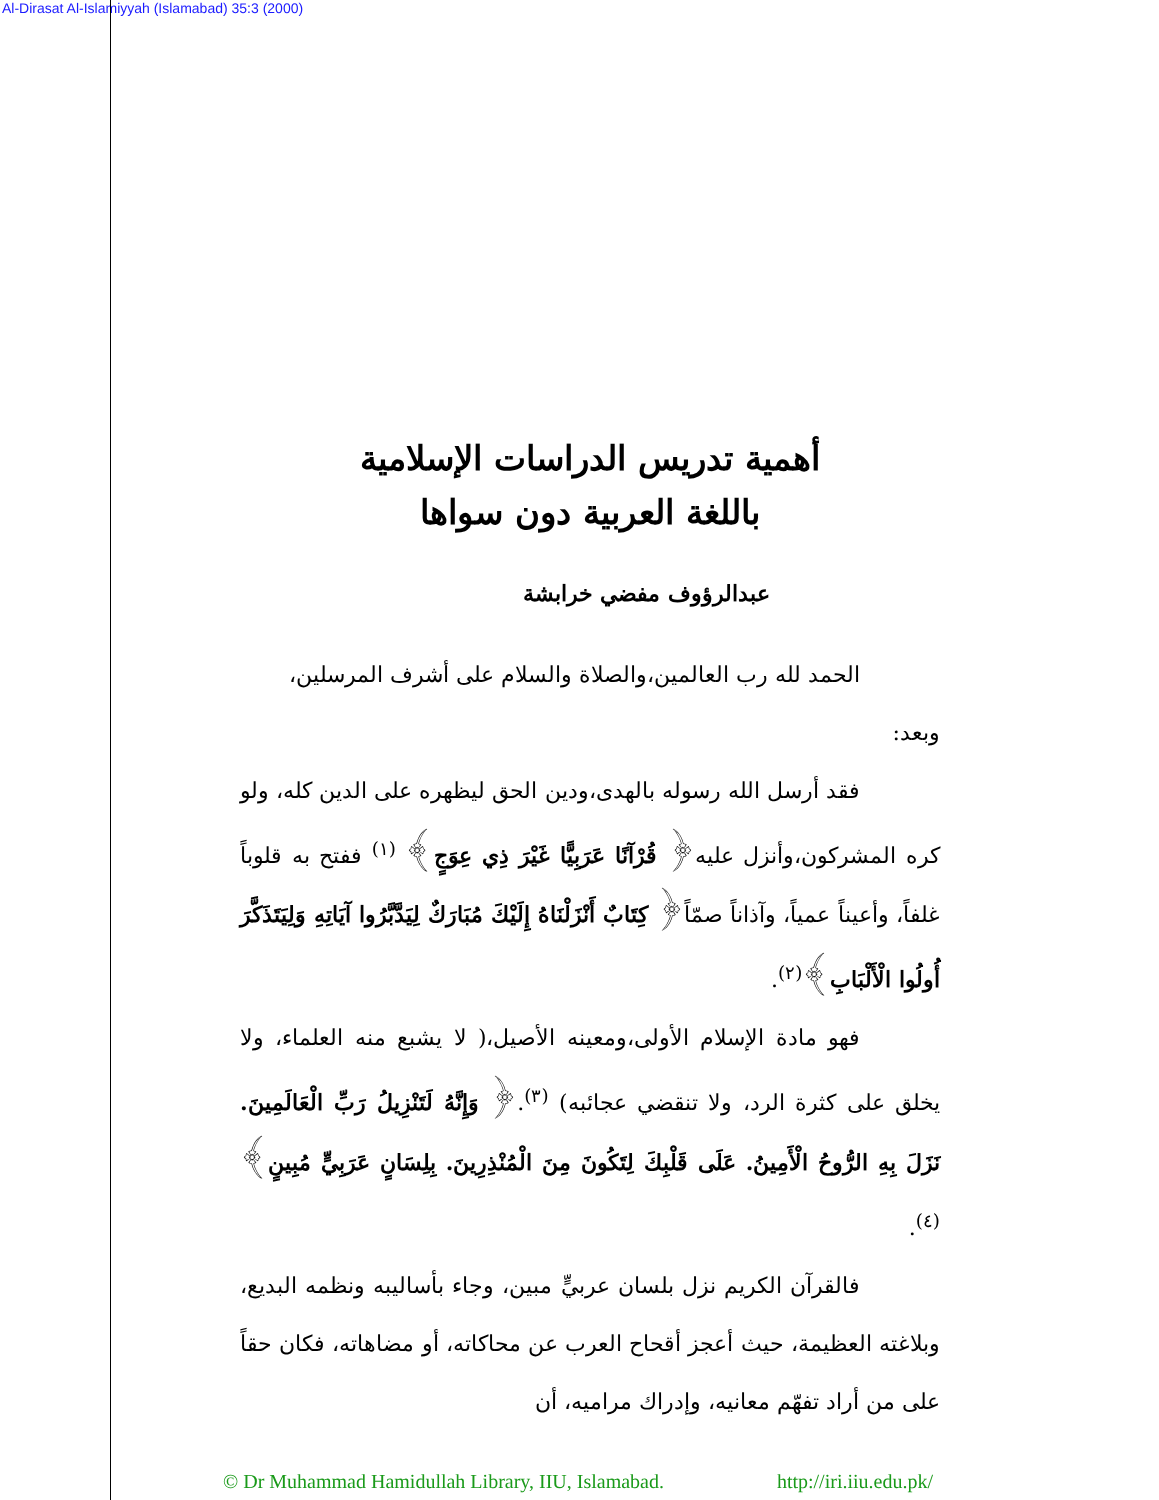Al-Dirasat Al-Islamiyyah (Islamabad) 35:3 (2000)
أهمية تدريس الدراسات الإسلامية
باللغة العربية دون سواها
عبدالرؤوف مفضي خرابشة
الحمد لله رب العالمين،والصلاة والسلام على أشرف المرسلين،
وبعد:
فقد أرسل الله رسوله بالهدى،ودين الحق ليظهره على الدين كله، ولو كره المشركون،وأنزل عليه﴿ قُرْآنًا عَرَبِيًّا غَيْرَ ذِي عِوَجٍ﴾ <sup>(١)</sup> ففتح به قلوباً غلفاً، وأعيناً عمياً، وآذاناً صمّاً﴿ كِتَابٌ أَنْزَلْنَاهُ إِلَيْكَ مُبَارَكٌ لِيَدَّبَّرُوا آيَاتِهِ وَلِيَتَذَكَّرَ أُولُوا الْأَلْبَابِ﴾<sup>(٢)</sup>.
فهو مادة الإسلام الأولى،ومعينه الأصيل،( لا يشبع منه العلماء، ولا يخلق على كثرة الرد، ولا تنقضي عجائبه) <sup>(٣)</sup>.﴿ وَإِنَّهُ لَتَنْزِيلُ رَبِّ الْعَالَمِينَ. نَزَلَ بِهِ الرُّوحُ الْأَمِينُ. عَلَى قَلْبِكَ لِتَكُونَ مِنَ الْمُنْذِرِينَ. بِلِسَانٍ عَرَبِيٍّ مُبِينٍ﴾<sup>(٤)</sup>.
فالقرآن الكريم نزل بلسان عربيٍّ مبين، وجاء بأساليبه ونظمه البديع، وبلاغته العظيمة، حيث أعجز أقحاح العرب عن محاكاته، أو مضاهاته، فكان حقاً على من أراد تفهّم معانيه، وإدراك مراميه، أن
© Dr Muhammad Hamidullah Library, IIU, Islamabad. http://iri.iiu.edu.pk/